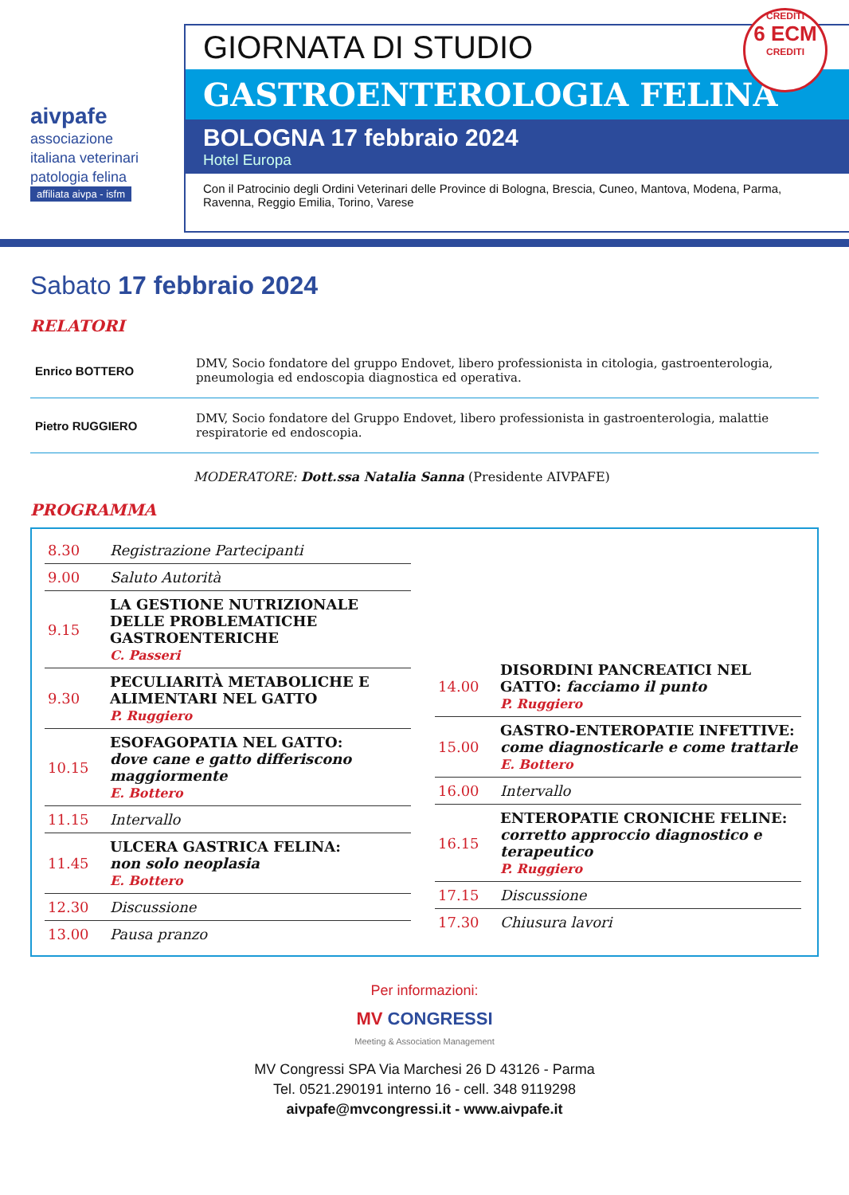aivpafe
associazione italiana veterinari patologia felina
affiliata aivpa - isfm
GIORNATA DI STUDIO
GASTROENTEROLOGIA FELINA
BOLOGNA 17 febbraio 2024
Hotel Europa
Con il Patrocinio degli Ordini Veterinari delle Province di Bologna, Brescia, Cuneo, Mantova, Modena, Parma, Ravenna, Reggio Emilia, Torino, Varese
CREDITI
6 ECM
CREDITI
Sabato 17 febbraio 2024
RELATORI
| Enrico BOTTERO | DMV, Socio fondatore del gruppo Endovet, libero professionista in citologia, gastroenterologia, pneumologia ed endoscopia diagnostica ed operativa. |
| Pietro RUGGIERO | DMV, Socio fondatore del Gruppo Endovet, libero professionista in gastroenterologia, malattie respiratorie ed endoscopia. |
MODERATORE: Dott.ssa Natalia Sanna (Presidente AIVPAFE)
PROGRAMMA
| 8.30 | Registrazione Partecipanti |
| 9.00 | Saluto Autorità |
| 9.15 | LA GESTIONE NUTRIZIONALE DELLE PROBLEMATICHE GASTROENTERICHE C. Passeri |
| 9.30 | PECULIARITÀ METABOLICHE E ALIMENTARI NEL GATTO P. Ruggiero |
| 10.15 | ESOFAGOPATIA NEL GATTO: dove cane e gatto differiscono maggiormente E. Bottero |
| 11.15 | Intervallo |
| 11.45 | ULCERA GASTRICA FELINA: non solo neoplasia E. Bottero |
| 12.30 | Discussione |
| 13.00 | Pausa pranzo |
| 14.00 | DISORDINI PANCREATICI NEL GATTO: facciamo il punto P. Ruggiero |
| 15.00 | GASTRO-ENTEROPATIE INFETTIVE: come diagnosticarle e come trattarle E. Bottero |
| 16.00 | Intervallo |
| 16.15 | ENTEROPATIE CRONICHE FELINE: corretto approccio diagnostico e terapeutico P. Ruggiero |
| 17.15 | Discussione |
| 17.30 | Chiusura lavori |
Per informazioni:
MV CONGRESSI
Meeting & Association Management
MV Congressi SPA Via Marchesi 26 D 43126 - Parma
Tel. 0521.290191 interno 16 - cell. 348 9119298
aivpafe@mvcongressi.it - www.aivpafe.it